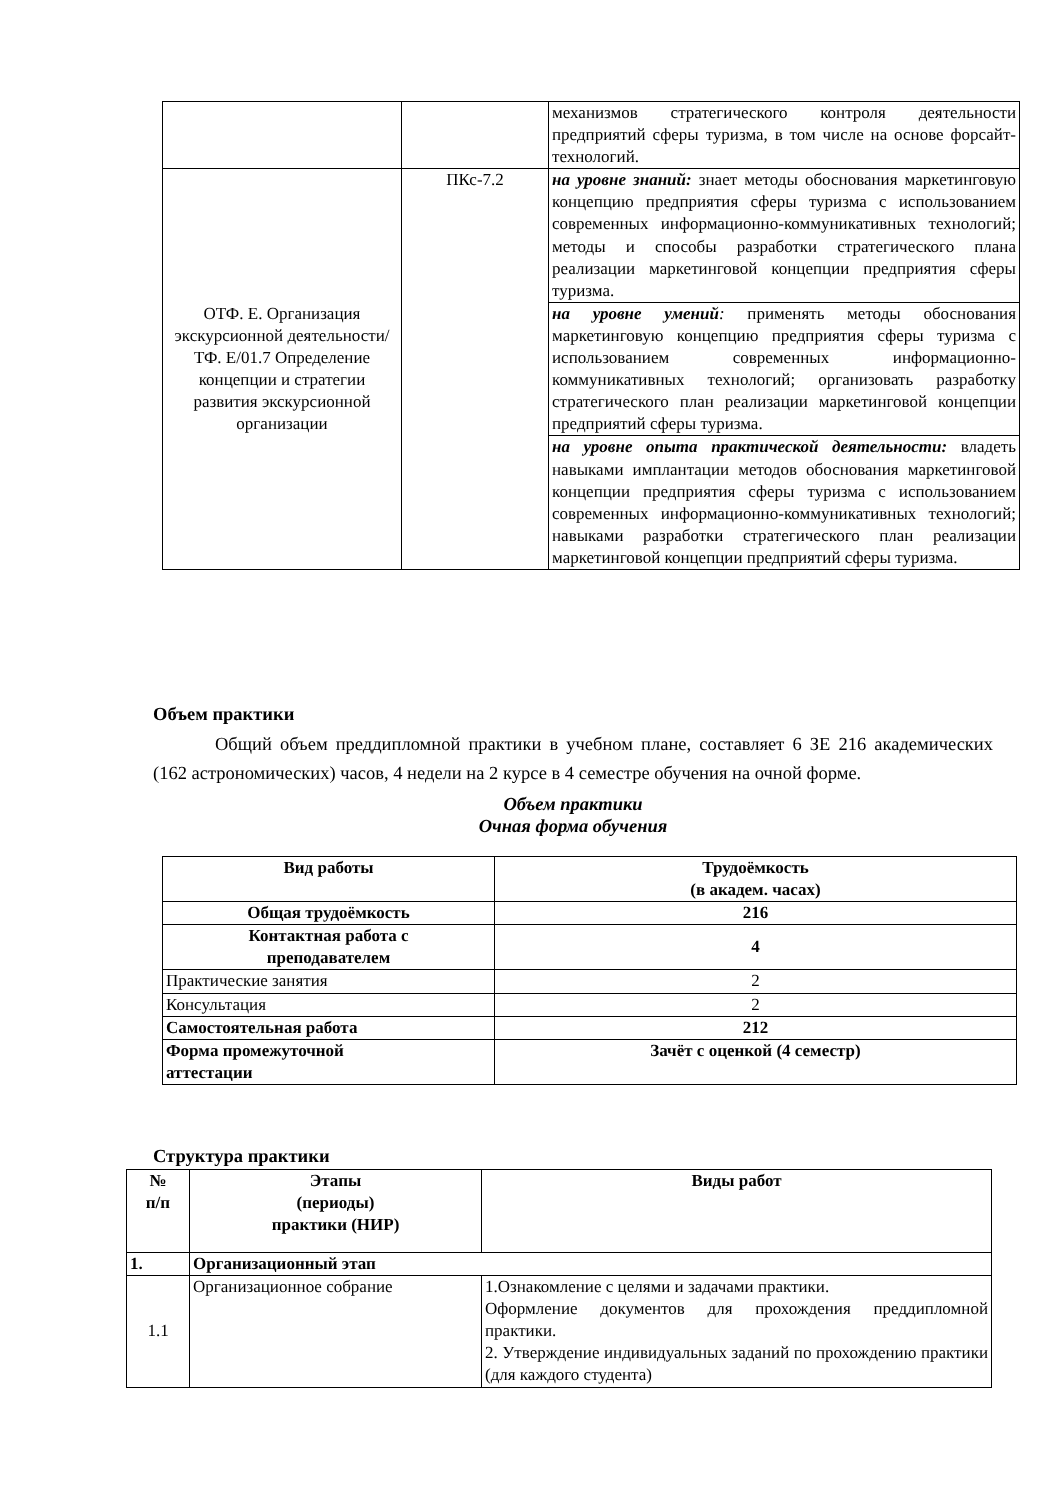| | | механизмов стратегического контроля деятельности предприятий сферы туризма, в том числе на основе форсайт-технологий. |
| ОТФ. Е. Организация экскурсионной деятельности/ ТФ. Е/01.7 Определение концепции и стратегии развития экскурсионной организации | ПКс-7.2 | на уровне знаний: знает методы обоснования маркетинговую концепцию предприятия сферы туризма с использованием современных информационно-коммуникативных технологий; методы и способы разработки стратегического плана реализации маркетинговой концепции предприятия сферы туризма. |
| | | на уровне умений : применять методы обоснования маркетинговую концепцию предприятия сферы туризма с использованием современных информационно-коммуникативных технологий; организовать разработку стратегического план реализации маркетинговой концепции предприятий сферы туризма. |
| | | на уровне опыта практической деятельности: владеть навыками имплантации методов обоснования маркетинговой концепции предприятия сферы туризма с использованием современных информационно-коммуникативных технологий; навыками разработки стратегического план реализации маркетинговой концепции предприятий сферы туризма. |
Объем практики
Общий объем преддипломной практики в учебном плане, составляет 6 ЗЕ 216 академических (162 астрономических) часов, 4 недели на 2 курсе в 4 семестре обучения на очной форме.
Объем практики
Очная форма обучения
| Вид работы | Трудоёмкость (в академ. часах) |
| --- | --- |
| Общая трудоёмкость | 216 |
| Контактная работа с преподавателем | 4 |
| Практические занятия | 2 |
| Консультация | 2 |
| Самостоятельная работа | 212 |
| Формa промежуточной аттестации | Зачёт с оценкой (4 семестр) |
Структура практики
| № п/п | Этапы (периоды) практики (НИР) | Виды работ |
| --- | --- | --- |
| 1. | Организационный этап | |
| 1.1 | Организационное собрание | 1.Ознакомление с целями и задачами практики. Оформление документов для прохождения преддипломной практики. 2. Утверждение индивидуальных заданий по прохождению практики (для каждого студента) |